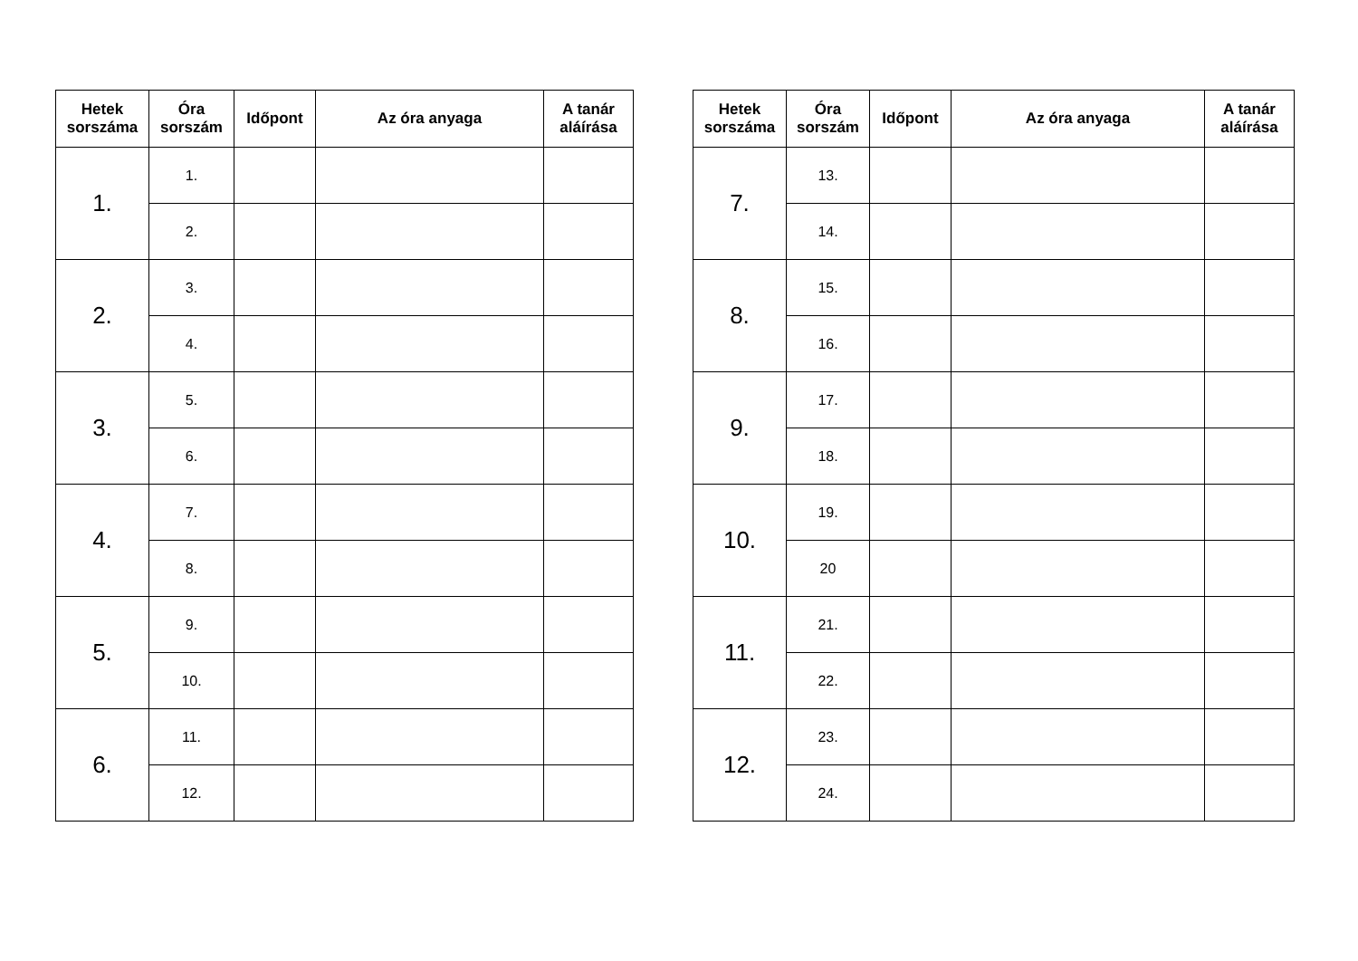| Hetek sorszáma | Óra sorszám | Időpont | Az óra anyaga | A tanár aláírása |
| --- | --- | --- | --- | --- |
| 1. | 1. | | | |
| | 2. | | | |
| 2. | 3. | | | |
| | 4. | | | |
| 3. | 5. | | | |
| | 6. | | | |
| 4. | 7. | | | |
| | 8. | | | |
| 5. | 9. | | | |
| | 10. | | | |
| 6. | 11. | | | |
| | 12. | | | |
| Hetek sorszáma | Óra sorszám | Időpont | Az óra anyaga | A tanár aláírása |
| --- | --- | --- | --- | --- |
| 7. | 13. | | | |
| | 14. | | | |
| 8. | 15. | | | |
| | 16. | | | |
| 9. | 17. | | | |
| | 18. | | | |
| 10. | 19. | | | |
| | 20 | | | |
| 11. | 21. | | | |
| | 22. | | | |
| 12. | 23. | | | |
| | 24. | | | |